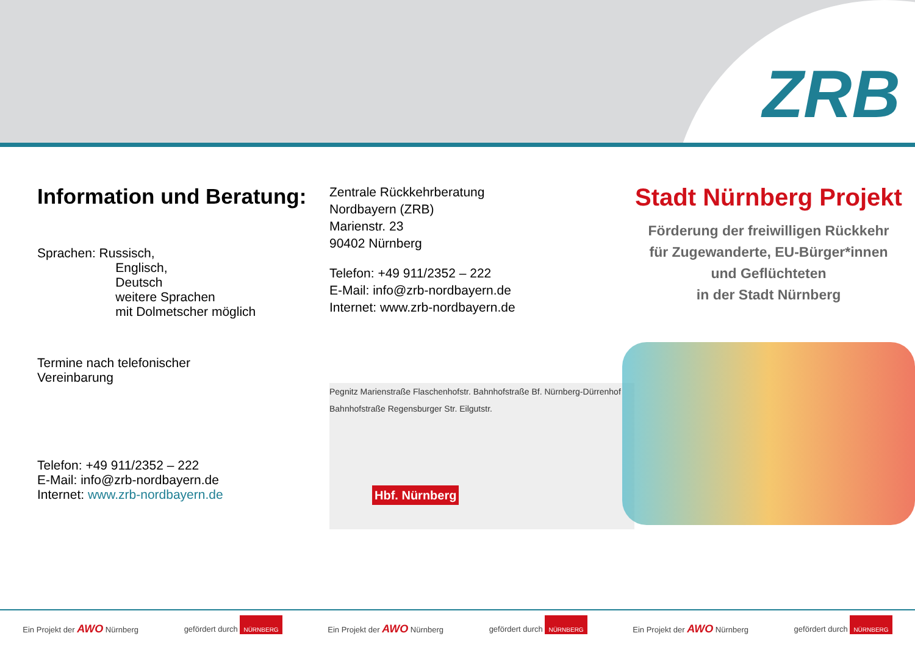ZRB
Information und Beratung:
Sprachen: Russisch,
Englisch,
Deutsch
weitere Sprachen
mit Dolmetscher möglich
Termine nach telefonischer
Vereinbarung
Telefon: +49 911/2352 – 222
E-Mail: info@zrb-nordbayern.de
Internet: www.zrb-nordbayern.de
Zentrale Rückkehrberatung
Nordbayern (ZRB)
Marienstr. 23
90402 Nürnberg
Telefon: +49 911/2352 – 222
E-Mail: info@zrb-nordbayern.de
Internet: www.zrb-nordbayern.de
Pegnitz Marienstraße Flaschenhofstr. Bahnhofstraße Bf. Nürnberg-Dürrenhof Bahnhofstraße Regensburger Str. Eilgutstr.
Hbf. Nürnberg
Stadt Nürnberg Projekt
Förderung der freiwilligen Rückkehr
für Zugewanderte, EU-Bürger*innen
und Geflüchteten
in der Stadt Nürnberg
Ein Projekt der AWO Nürnberg gefördert durch NÜRNBERG Ein Projekt der AWO Nürnberg gefördert durch NÜRNBERG Ein Projekt der AWO Nürnberg gefördert durch NÜRNBERG